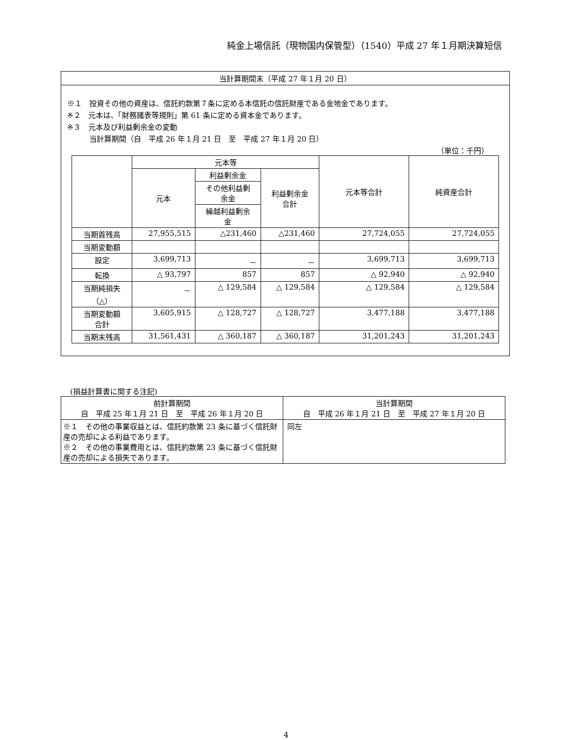純金上場信託（現物国内保管型）（1540）平成 27 年１月期決算短信
当計算期間末（平成 27 年１月 20 日）
※１　投資その他の資産は、信託約款第７条に定める本信託の信託財産である金地金であります。
※２　元本は、「財務諸表等規則」第 61 条に定める資本金であります。
※３　元本及び利益剰余金の変動
　　　当計算期間（自　平成 26 年１月 21 日　至　平成 27 年１月 20 日）
（単位：千円）
| | 元本等 | | | 元本等合計 | 純資産合計 |
| --- | --- | --- | --- | --- | --- |
| | 元本 | 利益剰余金 | 利益剰余金 合計 | | |
| | | その他利益剰 余金 | | | |
| | | 繰越利益剰余 金 | | | |
| 当期首残高 | 27,955,515 | △231,460 | △231,460 | 27,724,055 | 27,724,055 |
| 当期変動額 | | | | | |
| 設定 | 3,699,713 | － | － | 3,699,713 | 3,699,713 |
| 転換 | △ 93,797 | 857 | 857 | △ 92,940 | △ 92,940 |
| 当期純損失 （△） | － | △ 129,584 | △ 129,584 | △ 129,584 | △ 129,584 |
| 当期変動額 合計 | 3,605,915 | △ 128,727 | △ 128,727 | 3,477,188 | 3,477,188 |
| 当期末残高 | 31,561,431 | △ 360,187 | △ 360,187 | 31,201,243 | 31,201,243 |
(損益計算書に関する注記)
| 前計算期間 自 平成 25 年１月 21 日 至 平成 26 年１月 20 日 | 当計算期間 自 平成 26 年１月 21 日 至 平成 27 年１月 20 日 |
| --- | --- |
| ※１ その他の事業収益とは、信託約款第 23 条に基づく信託財産の売却による利益であります。 ※２ その他の事業費用とは、信託約款第 23 条に基づく信託財産の売却による損失であります。 | 同左 |
4